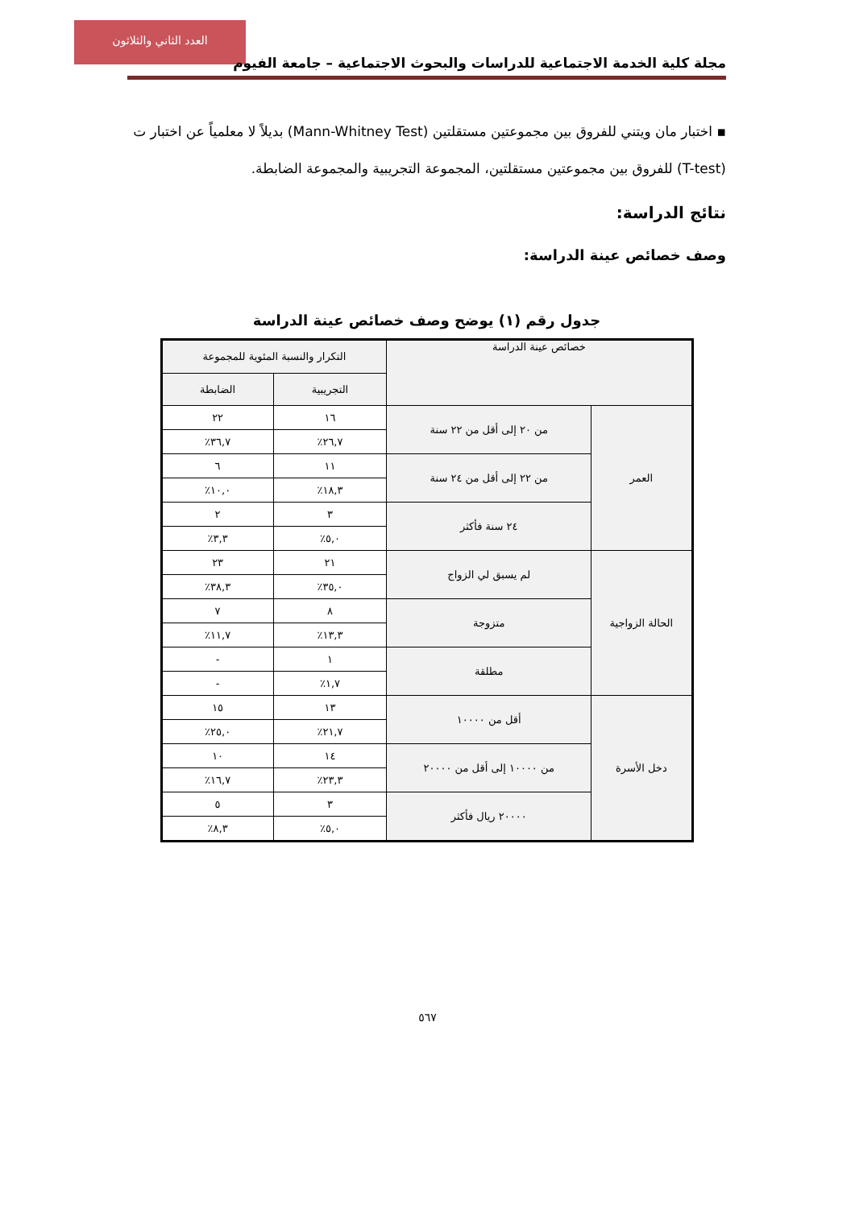العدد الثاني والثلاثون
مجلة كلية الخدمة الاجتماعية للدراسات والبحوث الاجتماعية – جامعة الفيوم
▪ اختبار مان ويتني للفروق بين مجموعتين مستقلتين (Mann-Whitney Test) بديلاً لا معلمياً عن اختبار ت (T-test) للفروق بين مجموعتين مستقلتين، المجموعة التجريبية والمجموعة الضابطة.
نتائج الدراسة:
وصف خصائص عينة الدراسة:
جدول رقم (١) يوضح وصف خصائص عينة الدراسة
| خصائص عينة الدراسة | | التكرار والنسبة المئوية للمجموعة | |
| --- | --- | --- | --- |
| | | التجريبية | الضابطة |
| العمر | من ٢٠ إلى أقل من ٢٢ سنة | ١٦ | ٢٢ |
| | | ٢٦,٧٪ | ٣٦,٧٪ |
| | من ٢٢ إلى أقل من ٢٤ سنة | ١١ | ٦ |
| | | ١٨,٣٪ | ١٠,٠٪ |
| | ٢٤ سنة فأكثر | ٣ | ٢ |
| | | ٥,٠٪ | ٣,٣٪ |
| الحالة الزواجية | لم يسبق لي الزواج | ٢١ | ٢٣ |
| | | ٣٥,٠٪ | ٣٨,٣٪ |
| | متزوجة | ٨ | ٧ |
| | | ١٣,٣٪ | ١١,٧٪ |
| | مطلقة | ١ | - |
| | | ١,٧٪ | - |
| دخل الأسرة | أقل من ١٠٠٠٠ | ١٣ | ١٥ |
| | | ٢١,٧٪ | ٢٥,٠٪ |
| | من ١٠٠٠٠ إلى أقل من ٢٠٠٠٠ | ١٤ | ١٠ |
| | | ٢٣,٣٪ | ١٦,٧٪ |
| | ٢٠٠٠٠ ريال فأكثر | ٣ | ٥ |
| | | ٥,٠٪ | ٨,٣٪ |
٥٦٧